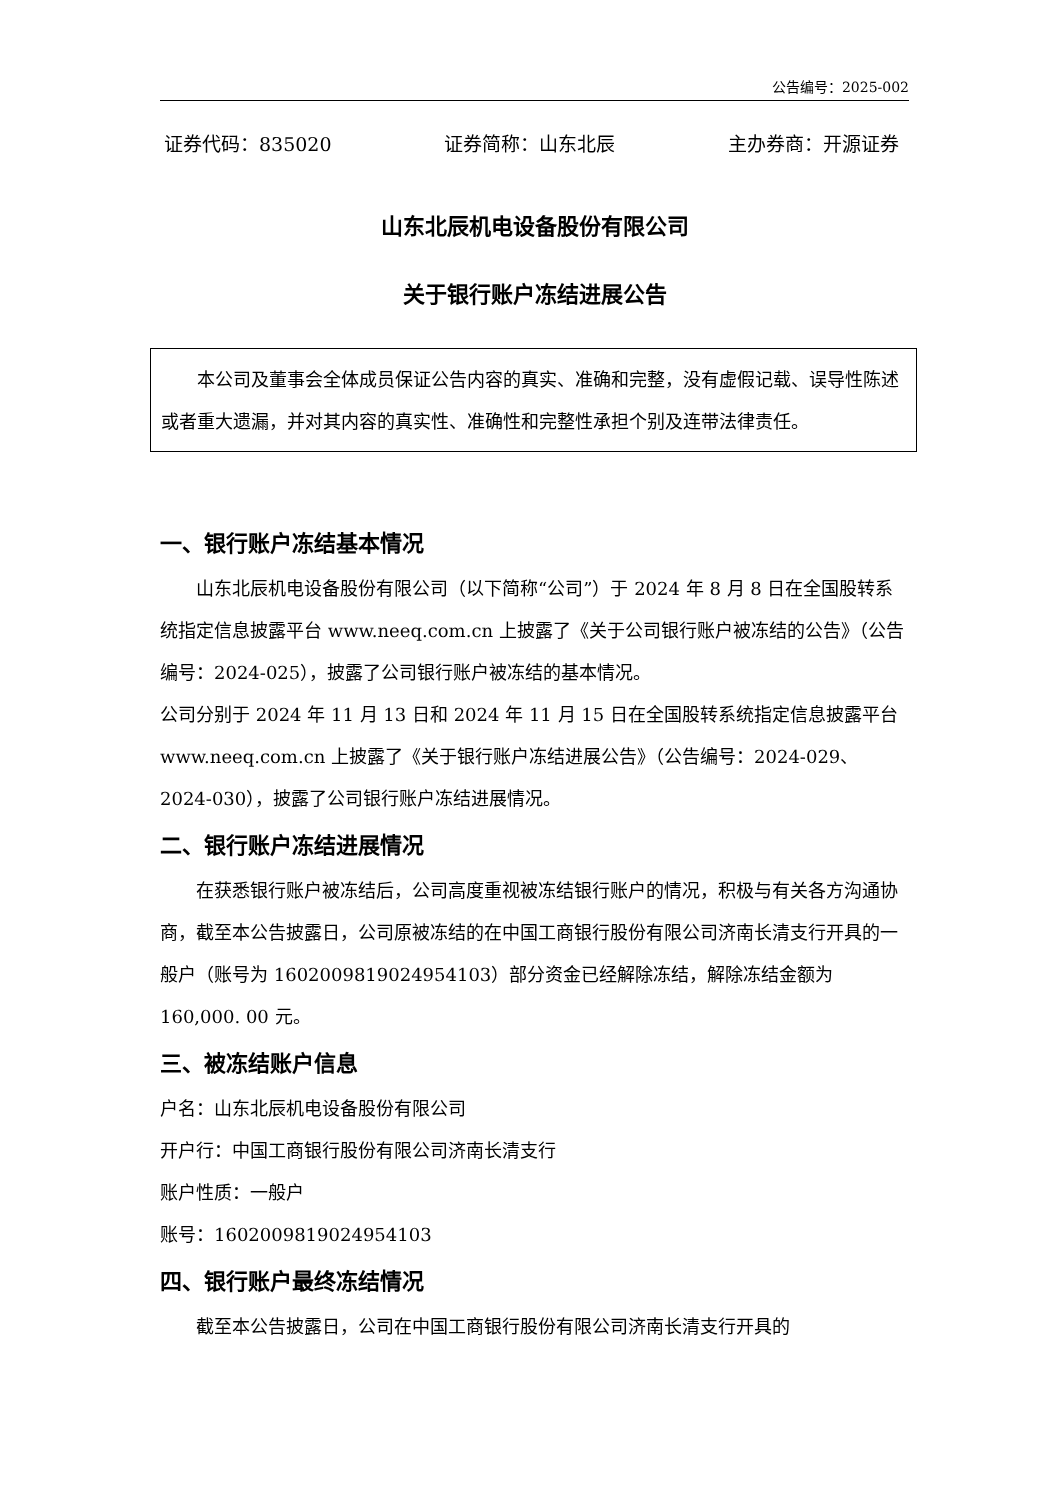公告编号：2025-002
证券代码：835020 证券简称：山东北辰 主办券商：开源证券
山东北辰机电设备股份有限公司
关于银行账户冻结进展公告
本公司及董事会全体成员保证公告内容的真实、准确和完整，没有虚假记载、误导性陈述或者重大遗漏，并对其内容的真实性、准确性和完整性承担个别及连带法律责任。
一、银行账户冻结基本情况
山东北辰机电设备股份有限公司（以下简称“公司”）于 2024 年 8 月 8 日在全国股转系统指定信息披露平台 www.neeq.com.cn 上披露了《关于公司银行账户被冻结的公告》（公告编号：2024-025），披露了公司银行账户被冻结的基本情况。
公司分别于 2024 年 11 月 13 日和 2024 年 11 月 15 日在全国股转系统指定信息披露平台 www.neeq.com.cn 上披露了《关于银行账户冻结进展公告》（公告编号：2024-029、2024-030），披露了公司银行账户冻结进展情况。
二、银行账户冻结进展情况
在获悉银行账户被冻结后，公司高度重视被冻结银行账户的情况，积极与有关各方沟通协商，截至本公告披露日，公司原被冻结的在中国工商银行股份有限公司济南长清支行开具的一般户（账号为 1602009819024954103）部分资金已经解除冻结，解除冻结金额为 160,000. 00 元。
三、被冻结账户信息
户名：山东北辰机电设备股份有限公司
开户行：中国工商银行股份有限公司济南长清支行
账户性质：一般户
账号：1602009819024954103
四、银行账户最终冻结情况
截至本公告披露日，公司在中国工商银行股份有限公司济南长清支行开具的